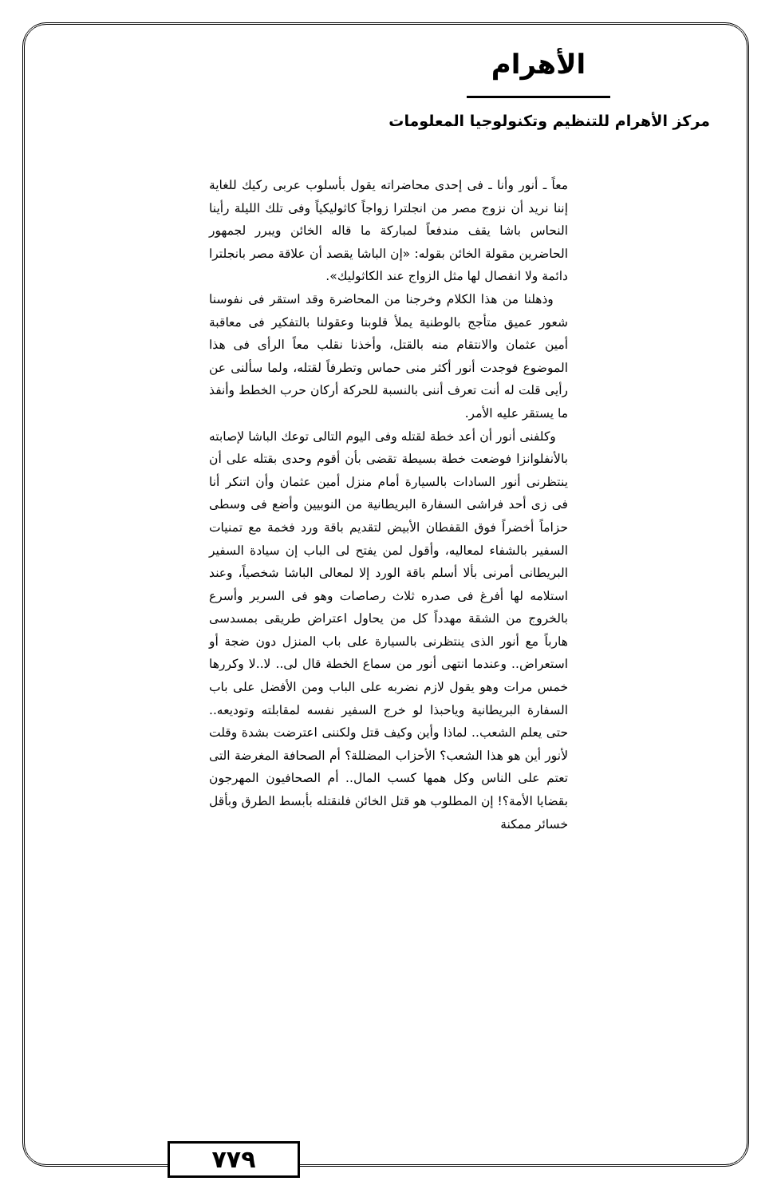الأهرام
مركز الأهرام للتنظيم وتكنولوجيا المعلومات
معاً ـ أنور وأنا ـ فى إحدى محاضراته يقول بأسلوب عربى ركيك للغاية إننا نريد أن نزوج مصر من انجلترا زواجاً كاثوليكياً وفى تلك الليلة رأينا النحاس باشا يقف مندفعاً لمباركة ما قاله الخائن ويبرر لجمهور الحاضرين مقولة الخائن بقوله: «إن الباشا يقصد أن علاقة مصر بانجلترا دائمة ولا انفصال لها مثل الزواج عند الكاثوليك».
وذهلنا من هذا الكلام وخرجنا من المحاضرة وقد استقر فى نفوسنا شعور عميق متأجج بالوطنية يملأ قلوبنا وعقولنا بالتفكير فى معاقبة أمين عثمان والانتقام منه بالقتل، وأخذنا نقلب معاً الرأى فى هذا الموضوع فوجدت أنور أكثر منى حماس وتطرفاً لقتله، ولما سألنى عن رأيى قلت له أنت تعرف أننى بالنسبة للحركة أركان حرب الخطط وأنفذ ما يستقر عليه الأمر.
وكلفنى أنور أن أعد خطة لقتله وفى اليوم التالى توعك الباشا لإصابته بالأنفلوانزا فوضعت خطة بسيطة تقضى بأن أقوم وحدى بقتله على أن ينتظرنى أنور السادات بالسيارة أمام منزل أمين عثمان وأن اتنكر أنا فى زى أحد فراشى السفارة البريطانية من النوبيين وأضع فى وسطى حزاماً أخضراً فوق القفطان الأبيض لتقديم باقة ورد فخمة مع تمنيات السفير بالشفاء لمعاليه، وأقول لمن يفتح لى الباب إن سيادة السفير البريطانى أمرنى بألا أسلم باقة الورد إلا لمعالى الباشا شخصياً، وعند استلامه لها أفرغ فى صدره ثلاث رصاصات وهو فى السرير وأسرع بالخروج من الشقة مهدداً كل من يحاول اعتراض طريقى بمسدسى هارباً مع أنور الذى ينتظرنى بالسيارة على باب المنزل دون ضجة أو استعراض.. وعندما انتهى أنور من سماع الخطة قال لى.. لا..لا وكررها خمس مرات وهو يقول لازم نضربه على الباب ومن الأفضل على باب السفارة البريطانية وياحبذا لو خرج السفير نفسه لمقابلته وتوديعه.. حتى يعلم الشعب.. لماذا وأين وكيف قتل ولكننى اعترضت بشدة وقلت لأنور أين هو هذا الشعب؟ الأحزاب المضللة؟ أم الصحافة المغرضة التى تعتم على الناس وكل همها كسب المال.. أم الصحافيون المهرجون بقضايا الأمة؟! إن المطلوب هو قتل الخائن فلنقتله بأبسط الطرق وبأقل خسائر ممكنة
٧٧٩